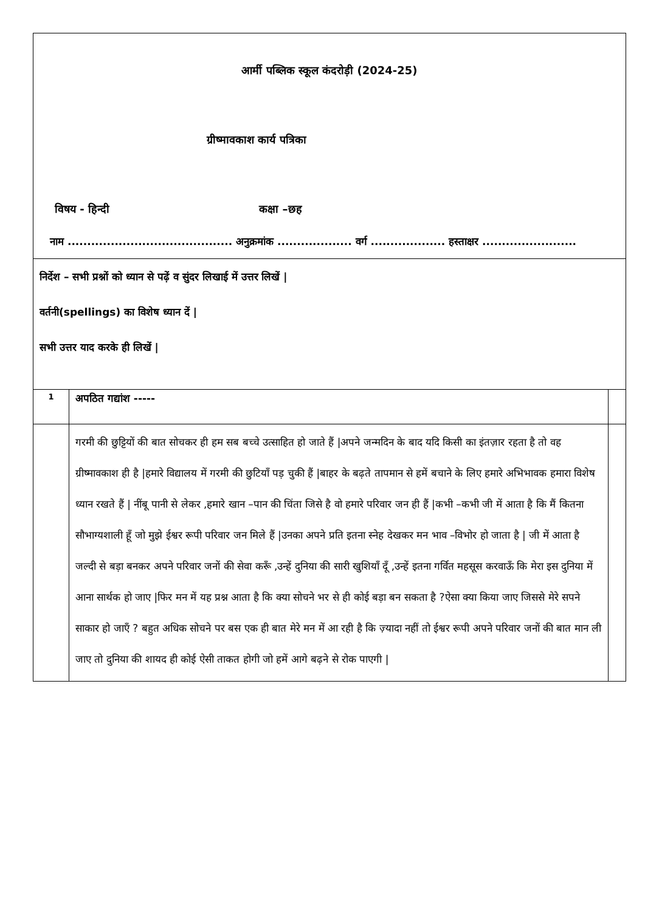| आर्मी पब्लिक स्कूल कंदरोड़ी (2024-25) ग्रीष्मावकाश कार्य पत्रिका विषय - हिन्दी कक्षा –छह नाम .......................................... अनुक्रमांक ................... वर्ग ................... हस्ताक्षर ........................ | | |
| निर्देश – सभी प्रश्नों को ध्यान से पढ़ें व सुंदर लिखाई में उत्तर लिखें / वर्तनी(spellings) का विशेष ध्यान दें / सभी उत्तर याद करके ही लिखें / | | |
| 1 | अपठित गद्यांश ----- | |
| | गरमी की छुट्टियों की बात सोचकर ही हम सब बच्चे उत्साहित हो जाते हैं /अपने जन्मदिन के बाद यदि किसी का इंतज़ार रहता है तो वह ग्रीष्मावकाश ही है /हमारे विद्यालय में गरमी की छुटियाँ पड़ चुकी हैं /बाहर के बढ़ते तापमान से हमें बचाने के लिए हमारे अभिभावक हमारा विशेष ध्यान रखते हैं / नींबू पानी से लेकर ,हमारे खान –पान की चिंता जिसे है वो हमारे परिवार जन ही हैं /कभी –कभी जी में आता है कि मैं कितना सौभाग्यशाली हूँ जो मुझे ईश्वर रूपी परिवार जन मिले हैं /उनका अपने प्रति इतना स्नेह देखकर मन भाव –विभोर हो जाता है / जी में आता है जल्दी से बड़ा बनकर अपने परिवार जनों की सेवा करूँ ,उन्हें दुनिया की सारी खुशियाँ दूँ ,उन्हें इतना गर्वित महसूस करवाऊँ कि मेरा इस दुनिया में आना सार्थक हो जाए /फिर मन में यह प्रश्न आता है कि क्या सोचने भर से ही कोई बड़ा बन सकता है ?ऐसा क्या किया जाए जिससे मेरे सपने साकार हो जाएँ ? बहुत अधिक सोचने पर बस एक ही बात मेरे मन में आ रही है कि ज़्यादा नहीं तो ईश्वर रूपी अपने परिवार जनों की बात मान ली जाए तो दुनिया की शायद ही कोई ऐसी ताकत होगी जो हमें आगे बढ़ने से रोक पाएगी / | |